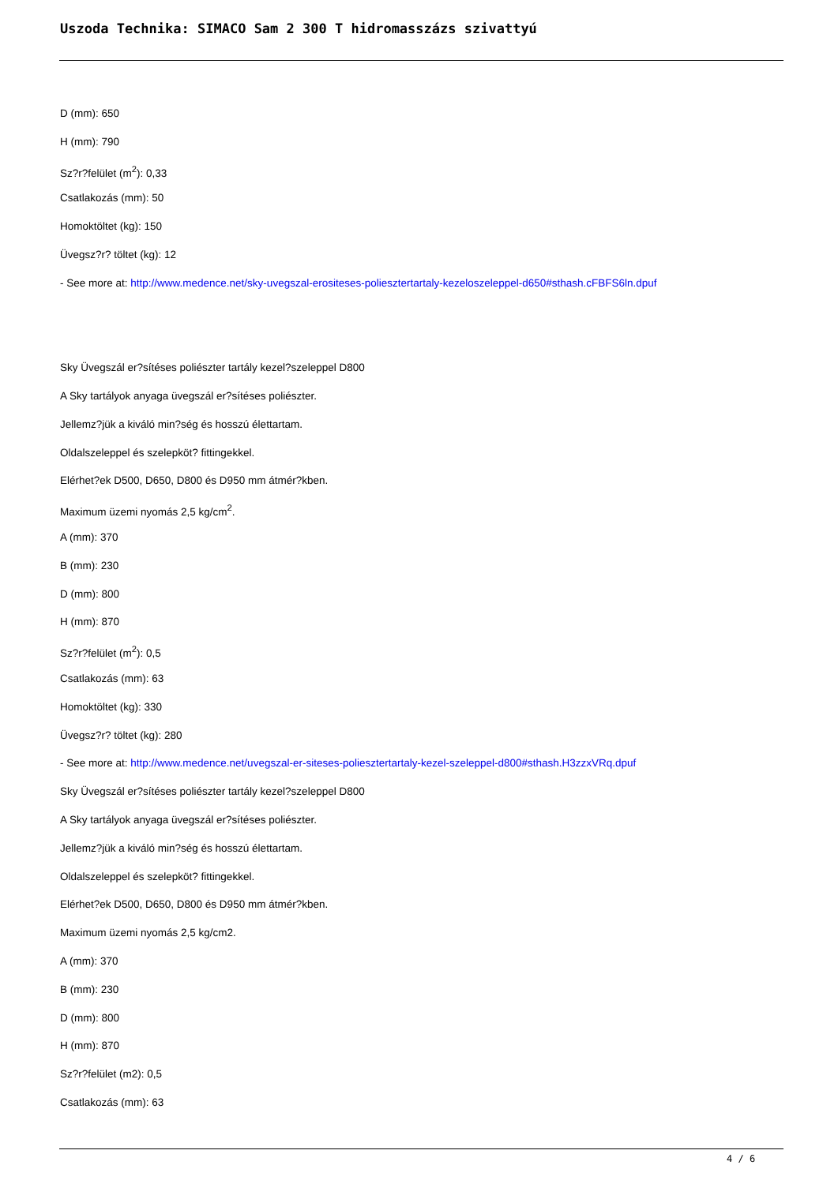Uszoda Technika: SIMACO Sam 2 300 T hidromasszázs szivattyú
D (mm): 650
H (mm): 790
Sz?r?felület (m<sup>2</sup>): 0,33
Csatlakozás (mm): 50
Homoktöltet (kg): 150
Üvegsz?r? töltet (kg): 12
- See more at: http://www.medence.net/sky-uvegszal-erositeses-poliesztertartaly-kezeloszeleppel-d650#sthash.cFBFS6ln.dpuf
Sky Üvegszál er?sítéses poliészter tartály kezel?szeleppel D800
A Sky tartályok anyaga üvegszál er?sítéses poliészter.
Jellemz?jük a kiváló min?ség és hosszú élettartam.
Oldalszeleppel és szelepköt? fittingekkel.
Elérhet?ek D500, D650, D800 és D950 mm átmér?kben.
Maximum üzemi nyomás 2,5 kg/cm<sup>2</sup>.
A (mm): 370
B (mm): 230
D (mm): 800
H (mm): 870
Sz?r?felület (m<sup>2</sup>): 0,5
Csatlakozás (mm): 63
Homoktöltet (kg): 330
Üvegsz?r? töltet (kg): 280
- See more at: http://www.medence.net/uvegszal-er-siteses-poliesztertartaly-kezel-szeleppel-d800#sthash.H3zzxVRq.dpuf
Sky Üvegszál er?sítéses poliészter tartály kezel?szeleppel D800
A Sky tartályok anyaga üvegszál er?sítéses poliészter.
Jellemz?jük a kiváló min?ség és hosszú élettartam.
Oldalszeleppel és szelepköt? fittingekkel.
Elérhet?ek D500, D650, D800 és D950 mm átmér?kben.
Maximum üzemi nyomás 2,5 kg/cm2.
A (mm): 370
B (mm): 230
D (mm): 800
H (mm): 870
Sz?r?felület (m2): 0,5
Csatlakozás (mm): 63
4 / 6